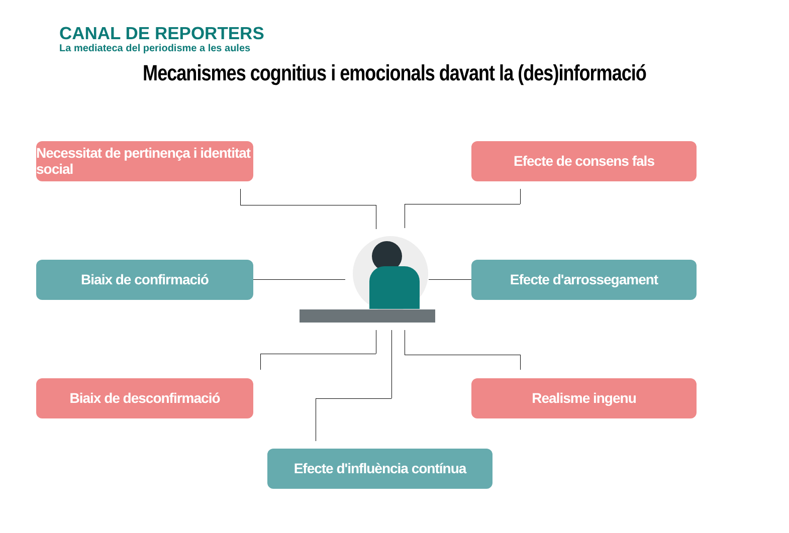CANAL DE REPORTERS
La mediateca del periodisme a les aules
Mecanismes cognitius i emocionals davant la (des)informació
Necessitat de pertinença i identitat social
Efecte de consens fals
Biaix de confirmació Efecte d'arrossegament
Biaix de desconfirmació Realisme ingenu
Efecte d'influència contínua